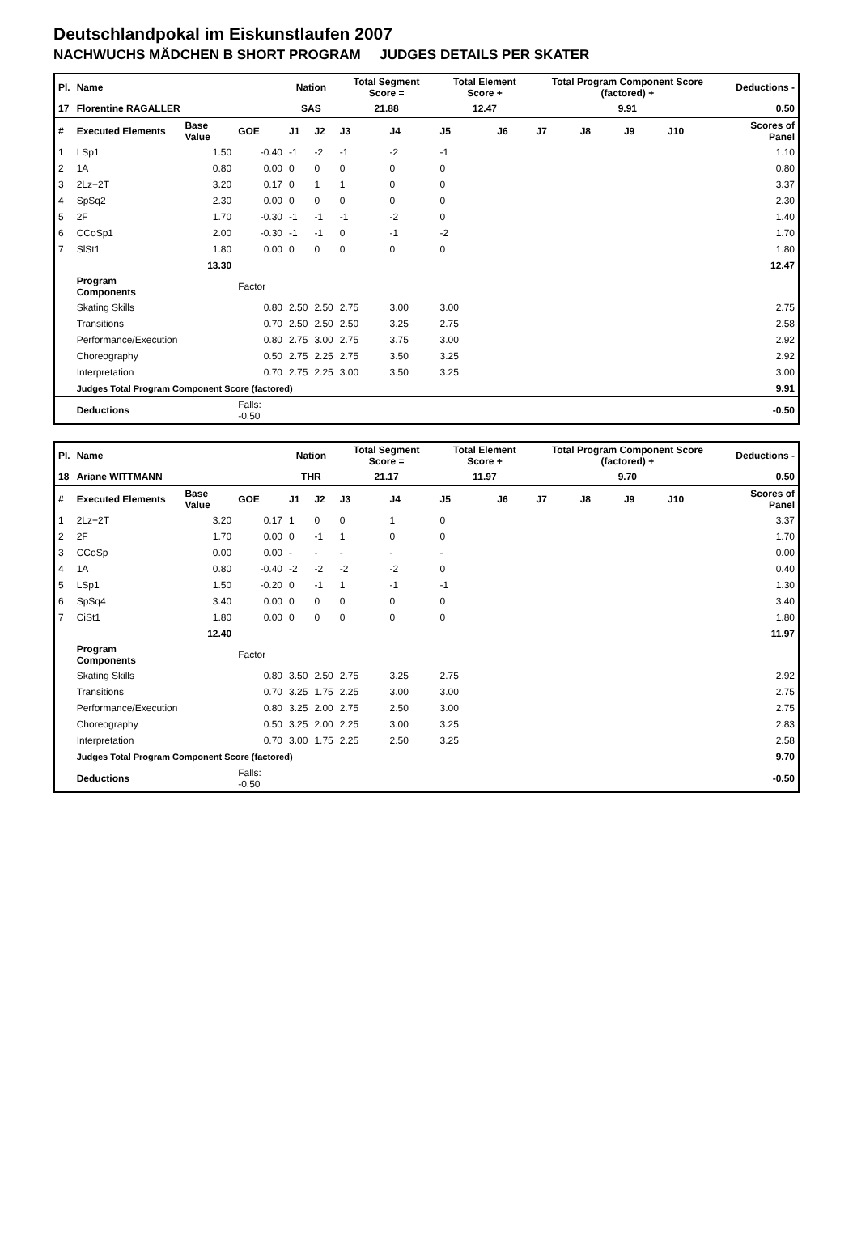Deutschlandpokal im Eiskunstlaufen 2007
NACHWUCHS MÄDCHEN B SHORT PROGRAM JUDGES DETAILS PER SKATER
| Pl. | Name | | | Nation | | Total Segment Score = | | Total Element Score + | | Total Program Component Score (factored) + | | | | Deductions - |
| 17 | Florentine RAGALLER | | | SAS | | 21.88 | | 12.47 | | 9.91 | | | | 0.50 |
| # | Executed Elements | Base Value | GOE | J1 | J2 | J3 | J4 | J5 | J6 | J7 | J8 | J9 | J10 | Scores of Panel |
| 1 | LSp1 | 1.50 | -0.40 | -1 | -2 | -1 | -2 | -1 | | | | | | 1.10 |
| 2 | 1A | 0.80 | 0.00 | 0 | 0 | 0 | 0 | 0 | | | | | | 0.80 |
| 3 | 2Lz+2T | 3.20 | 0.17 | 0 | 1 | 1 | 0 | 0 | | | | | | 3.37 |
| 4 | SpSq2 | 2.30 | 0.00 | 0 | 0 | 0 | 0 | 0 | | | | | | 2.30 |
| 5 | 2F | 1.70 | -0.30 | -1 | -1 | -1 | -2 | 0 | | | | | | 1.40 |
| 6 | CCoSp1 | 2.00 | -0.30 | -1 | -1 | 0 | -1 | -2 | | | | | | 1.70 |
| 7 | SlSt1 | 1.80 | 0.00 | 0 | 0 | 0 | 0 | 0 | | | | | | 1.80 |
| | | 13.30 | | | | | | | | | | | | 12.47 |
| | Program Components | | Factor | | | | | | | | | | | |
| | Skating Skills | | 0.80 | 2.50 | 2.50 | 2.75 | 3.00 | 3.00 | | | | | | 2.75 |
| | Transitions | | 0.70 | 2.50 | 2.50 | 2.50 | 3.25 | 2.75 | | | | | | 2.58 |
| | Performance/Execution | | 0.80 | 2.75 | 3.00 | 2.75 | 3.75 | 3.00 | | | | | | 2.92 |
| | Choreography | | 0.50 | 2.75 | 2.25 | 2.75 | 3.50 | 3.25 | | | | | | 2.92 |
| | Interpretation | | 0.70 | 2.75 | 2.25 | 3.00 | 3.50 | 3.25 | | | | | | 3.00 |
| | Judges Total Program Component Score (factored) | | | | | | | | | | | | | 9.91 |
| | Deductions | | Falls: -0.50 | | | | | | | | | | | -0.50 |
| Pl. | Name | | | Nation | | Total Segment Score = | | Total Element Score + | | Total Program Component Score (factored) + | | | | Deductions - |
| 18 | Ariane WITTMANN | | | THR | | 21.17 | | 11.97 | | 9.70 | | | | 0.50 |
| # | Executed Elements | Base Value | GOE | J1 | J2 | J3 | J4 | J5 | J6 | J7 | J8 | J9 | J10 | Scores of Panel |
| 1 | 2Lz+2T | 3.20 | 0.17 | 1 | 0 | 0 | 1 | 0 | | | | | | 3.37 |
| 2 | 2F | 1.70 | 0.00 | 0 | -1 | 1 | 0 | 0 | | | | | | 1.70 |
| 3 | CCoSp | 0.00 | 0.00 | - | - | - | - | - | | | | | | 0.00 |
| 4 | 1A | 0.80 | -0.40 | -2 | -2 | -2 | -2 | 0 | | | | | | 0.40 |
| 5 | LSp1 | 1.50 | -0.20 | 0 | -1 | 1 | -1 | -1 | | | | | | 1.30 |
| 6 | SpSq4 | 3.40 | 0.00 | 0 | 0 | 0 | 0 | 0 | | | | | | 3.40 |
| 7 | CiSt1 | 1.80 | 0.00 | 0 | 0 | 0 | 0 | 0 | | | | | | 1.80 |
| | | 12.40 | | | | | | | | | | | | 11.97 |
| | Program Components | | Factor | | | | | | | | | | | |
| | Skating Skills | | 0.80 | 3.50 | 2.50 | 2.75 | 3.25 | 2.75 | | | | | | 2.92 |
| | Transitions | | 0.70 | 3.25 | 1.75 | 2.25 | 3.00 | 3.00 | | | | | | 2.75 |
| | Performance/Execution | | 0.80 | 3.25 | 2.00 | 2.75 | 2.50 | 3.00 | | | | | | 2.75 |
| | Choreography | | 0.50 | 3.25 | 2.00 | 2.25 | 3.00 | 3.25 | | | | | | 2.83 |
| | Interpretation | | 0.70 | 3.00 | 1.75 | 2.25 | 2.50 | 3.25 | | | | | | 2.58 |
| | Judges Total Program Component Score (factored) | | | | | | | | | | | | | 9.70 |
| | Deductions | | Falls: -0.50 | | | | | | | | | | | -0.50 |